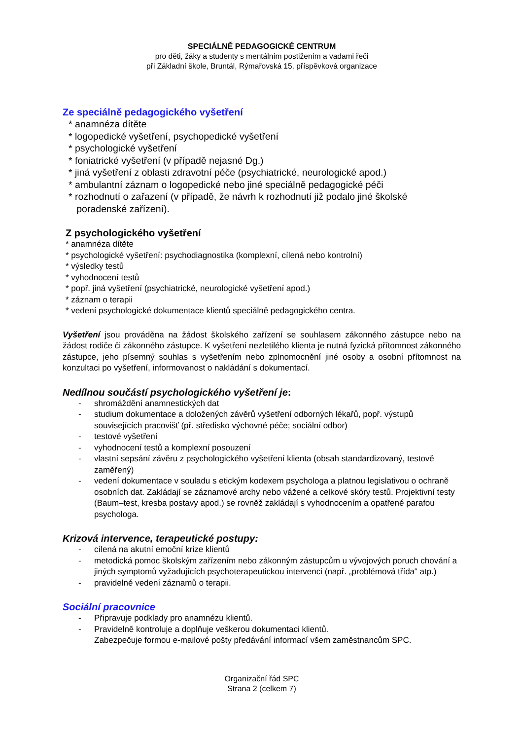SPECIÁLNĚ PEDAGOGICKÉ CENTRUM
pro děti, žáky a studenty s mentálním postižením a vadami řeči
při Základní škole, Bruntál, Rýmařovská 15, příspěvková organizace
Ze speciálně pedagogického vyšetření
* anamnéza dítěte
* logopedické vyšetření, psychopedické vyšetření
* psychologické vyšetření
* foniatrické vyšetření (v případě nejasné Dg.)
* jiná vyšetření z oblasti zdravotní péče (psychiatrické, neurologické apod.)
* ambulantní záznam o logopedické nebo jiné speciálně pedagogické péči
* rozhodnutí o zařazení (v případě, že návrh k rozhodnutí již podalo jiné školské
poradenské zařízení).
Z psychologického vyšetření
* anamnéza dítěte
* psychologické vyšetření: psychodiagnostika (komplexní, cílená nebo kontrolní)
* výsledky testů
* vyhodnocení testů
* popř. jiná vyšetření (psychiatrické, neurologické vyšetření apod.)
* záznam o terapii
* vedení psychologické dokumentace klientů speciálně pedagogického centra.
Vyšetření jsou prováděna na žádost školského zařízení se souhlasem zákonného zástupce nebo na žádost rodiče či zákonného zástupce. K vyšetření nezletilého klienta je nutná fyzická přítomnost zákonného zástupce, jeho písemný souhlas s vyšetřením nebo zplnomocnění jiné osoby a osobní přítomnost na konzultaci po vyšetření, informovanost o nakládání s dokumentací.
Nedílnou součástí psychologického vyšetření je:
- shromáždění anamnestických dat
- studium dokumentace a doložených závěrů vyšetření odborných lékařů, popř. výstupů souvisejících pracovišť (př. středisko výchovné péče; sociální odbor)
- testové vyšetření
- vyhodnocení testů a komplexní posouzení
- vlastní sepsání závěru z psychologického vyšetření klienta (obsah standardizovaný, testově zaměřený)
- vedení dokumentace v souladu s etickým kodexem psychologa a platnou legislativou o ochraně osobních dat. Zakládají se záznamové archy nebo vážené a celkové skóry testů. Projektivní testy (Baum–test, kresba postavy apod.) se rovněž zakládají s vyhodnocením a opatřené parafou psychologa.
Krizová intervence, terapeutické postupy:
- cílená na akutní emoční krize klientů
- metodická pomoc školským zařízením nebo zákonným zástupcům u vývojových poruch chování a jiných symptomů vyžadujících psychoterapeutickou intervenci (např. „problémová třída“ atp.)
- pravidelné vedení záznamů o terapii.
Sociální pracovnice
- Připravuje podklady pro anamnézu klientů.
- Pravidelně kontroluje a doplňuje veškerou dokumentaci klientů.
Zabezpečuje formou e-mailové pošty předávání informací všem zaměstnancům SPC.
Organizační řád SPC
Strana 2 (celkem 7)